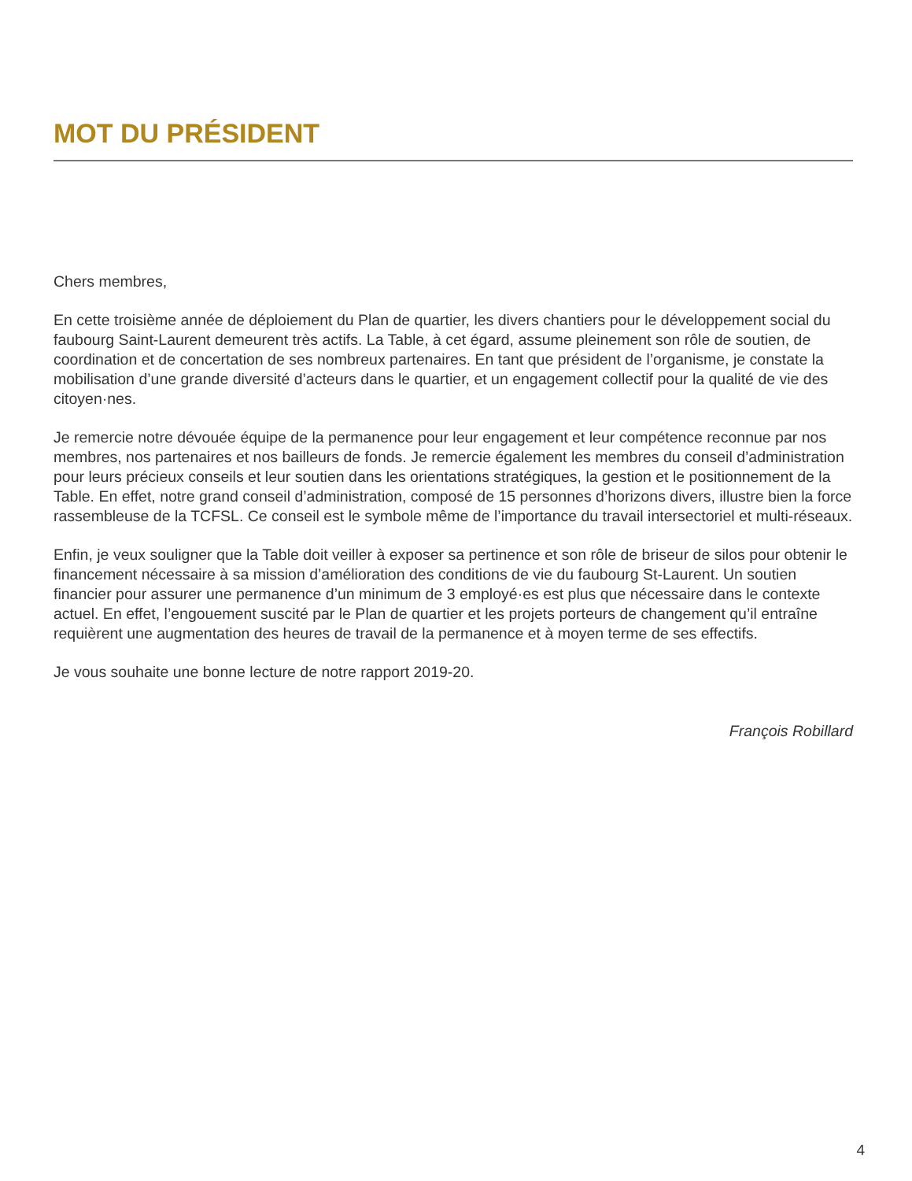MOT DU PRÉSIDENT
Chers membres,
En cette troisième année de déploiement du Plan de quartier, les divers chantiers pour le développement social du faubourg Saint-Laurent demeurent très actifs. La Table, à cet égard, assume pleinement son rôle de soutien, de coordination et de concertation de ses nombreux partenaires. En tant que président de l’organisme, je constate la mobilisation d’une grande diversité d’acteurs dans le quartier, et un engagement collectif pour la qualité de vie des citoyen·nes.
Je remercie notre dévouée équipe de la permanence pour leur engagement et leur compétence reconnue par nos membres, nos partenaires et nos bailleurs de fonds. Je remercie également les membres du conseil d’administration pour leurs précieux conseils et leur soutien dans les orientations stratégiques, la gestion et le positionnement de la Table. En effet, notre grand conseil d’administration, composé de 15 personnes d’horizons divers, illustre bien la force rassembleuse de la TCFSL. Ce conseil est le symbole même de l’importance du travail intersectoriel et multi-réseaux.
Enfin, je veux souligner que la Table doit veiller à exposer sa pertinence et son rôle de briseur de silos pour obtenir le financement nécessaire à sa mission d’amélioration des conditions de vie du faubourg St-Laurent. Un soutien financier pour assurer une permanence d’un minimum de 3 employé·es est plus que nécessaire dans le contexte actuel. En effet, l’engouement suscité par le Plan de quartier et les projets porteurs de changement qu’il entraîne requièrent une augmentation des heures de travail de la permanence et à moyen terme de ses effectifs.
Je vous souhaite une bonne lecture de notre rapport 2019-20.
François Robillard
4